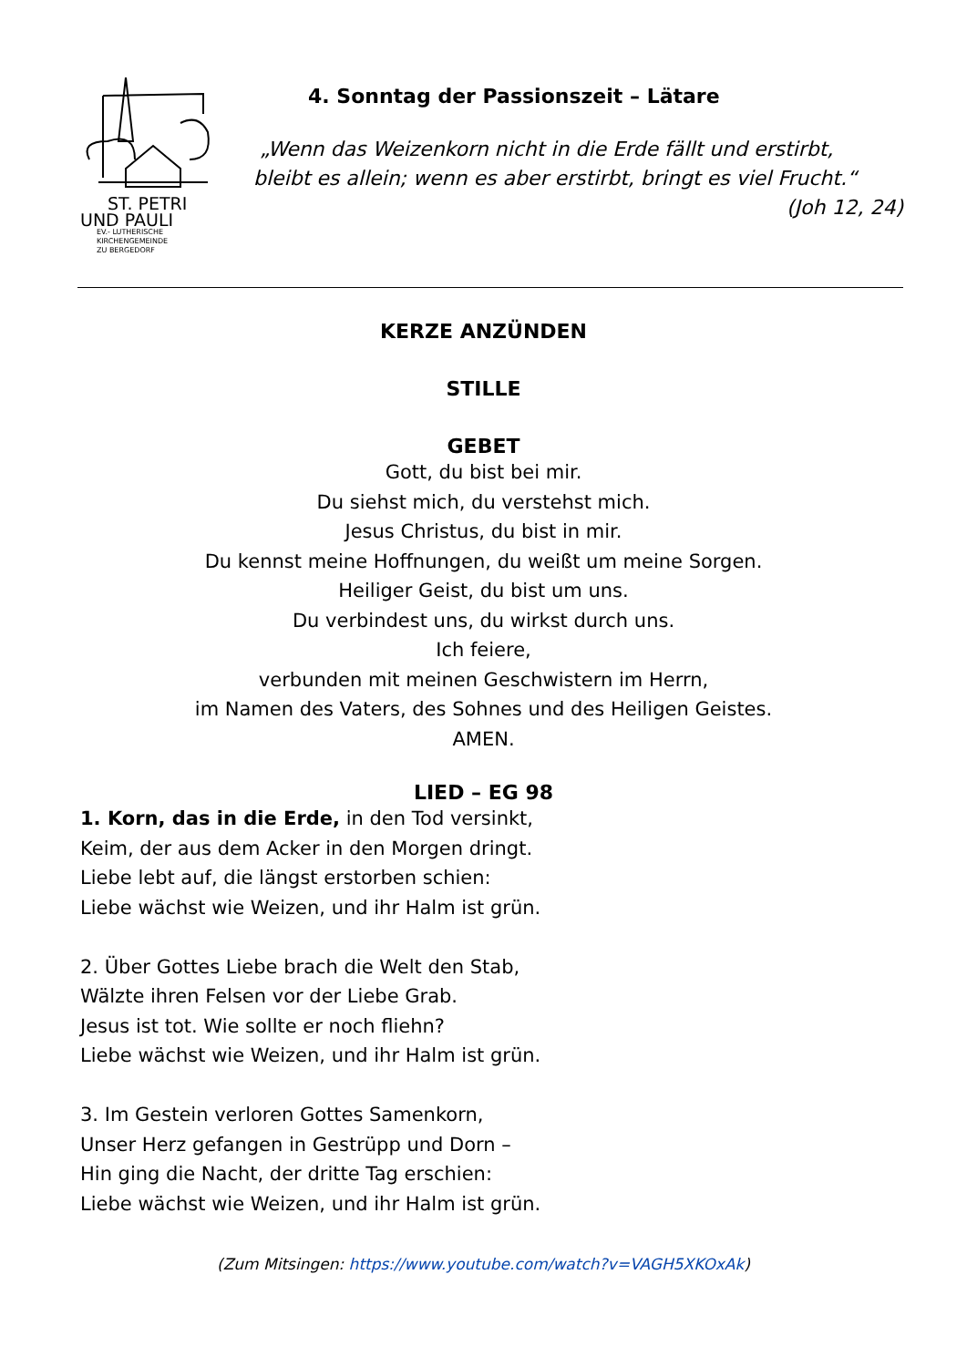ST. PETRI
UND PAULI
EV.- LUTHERISCHE
KIRCHENGEMEINDE
ZU BERGEDORF
4. Sonntag der Passionszeit – Lätare
„Wenn das Weizenkorn nicht in die Erde fällt und erstirbt,
bleibt es allein; wenn es aber erstirbt, bringt es viel Frucht.“
(Joh 12, 24)
KERZE ANZÜNDEN
STILLE
GEBET
Gott, du bist bei mir.
Du siehst mich, du verstehst mich.
Jesus Christus, du bist in mir.
Du kennst meine Hoffnungen, du weißt um meine Sorgen.
Heiliger Geist, du bist um uns.
Du verbindest uns, du wirkst durch uns.
Ich feiere,
verbunden mit meinen Geschwistern im Herrn,
im Namen des Vaters, des Sohnes und des Heiligen Geistes.
AMEN.
LIED – EG 98
1. Korn, das in die Erde, in den Tod versinkt,
Keim, der aus dem Acker in den Morgen dringt.
Liebe lebt auf, die längst erstorben schien:
Liebe wächst wie Weizen, und ihr Halm ist grün.
2. Über Gottes Liebe brach die Welt den Stab,
Wälzte ihren Felsen vor der Liebe Grab.
Jesus ist tot. Wie sollte er noch fliehn?
Liebe wächst wie Weizen, und ihr Halm ist grün.
3. Im Gestein verloren Gottes Samenkorn,
Unser Herz gefangen in Gestrüpp und Dorn –
Hin ging die Nacht, der dritte Tag erschien:
Liebe wächst wie Weizen, und ihr Halm ist grün.
(Zum Mitsingen: https://www.youtube.com/watch?v=VAGH5XKOxAk)